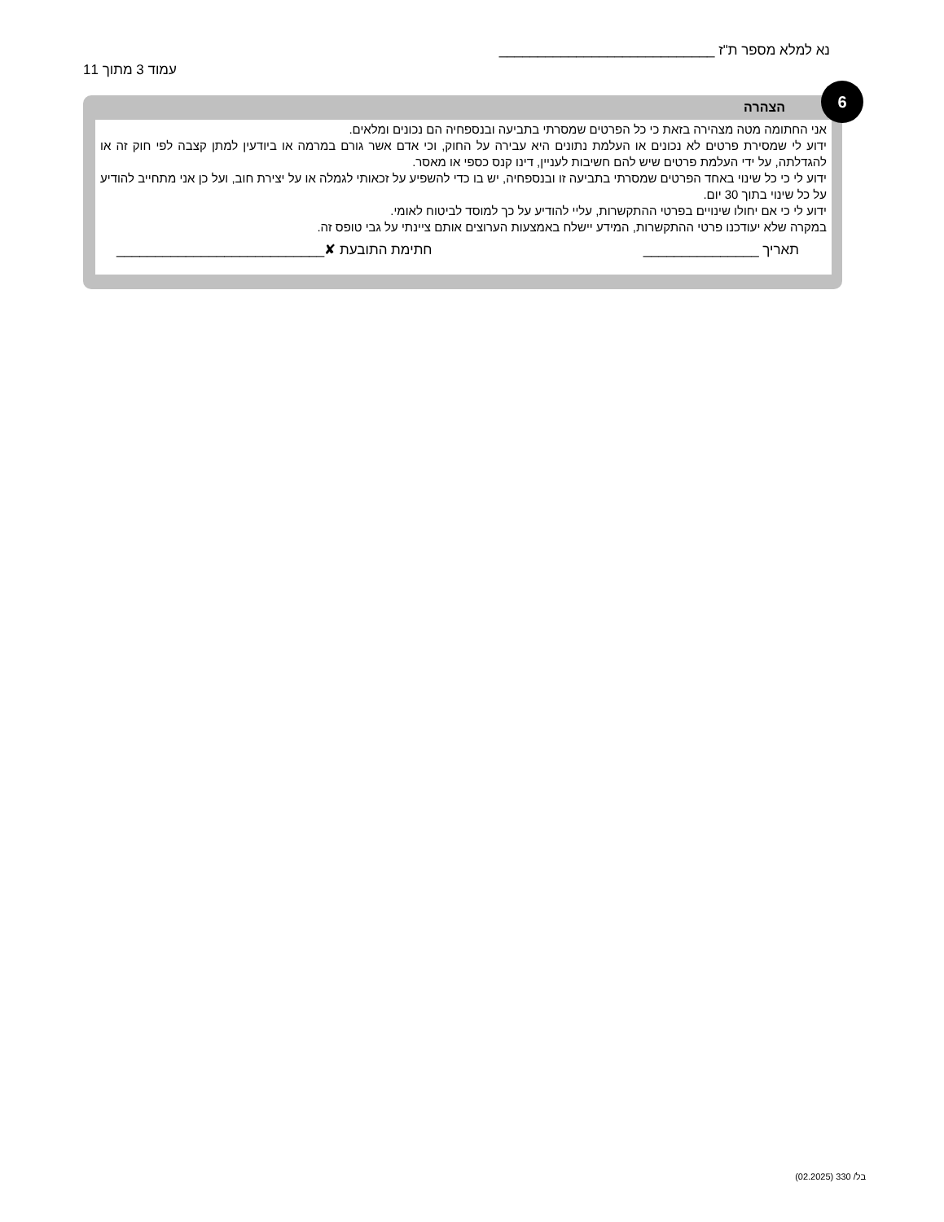נא למלא מספר ת"ז ____________________________
עמוד 3 מתוך 11
6
הצהרה
אני החתומה מטה מצהירה בזאת כי כל הפרטים שמסרתי בתביעה ובנספחיה הם נכונים ומלאים.
ידוע לי שמסירת פרטים לא נכונים או העלמת נתונים היא עבירה על החוק, וכי אדם אשר גורם במרמה או ביודעין למתן קצבה לפי חוק זה או להגדלתה, על ידי העלמת פרטים שיש להם חשיבות לעניין, דינו קנס כספי או מאסר.
ידוע לי כי כל שינוי באחד הפרטים שמסרתי בתביעה זו ובנספחיה, יש בו כדי להשפיע על זכאותי לגמלה או על יצירת חוב, ועל כן אני מתחייב להודיע על כל שינוי בתוך 30 יום.
ידוע לי כי אם יחולו שינויים בפרטי ההתקשרות, עליי להודיע על כך למוסד לביטוח לאומי.
במקרה שלא יעודכנו פרטי ההתקשרות, המידע יישלח באמצעות הערוצים אותם ציינתי על גבי טופס זה.
תאריך _______________ חתימת התובעת ✘___________________________
בל/ 330 (02.2025)